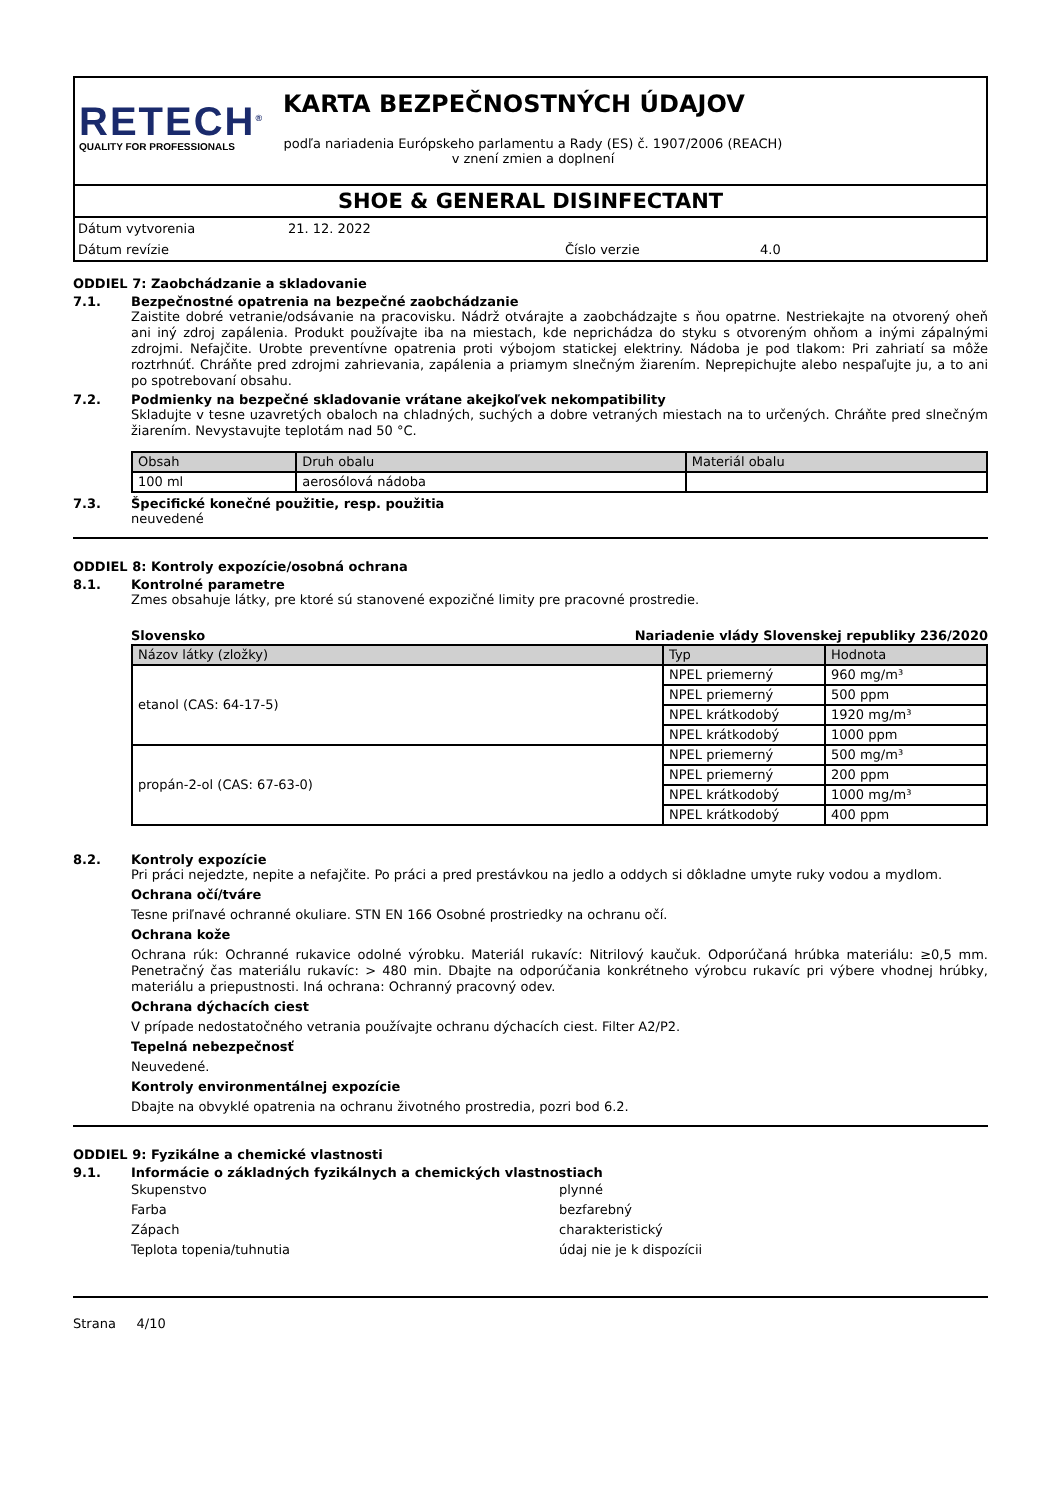RETECH<sup>®</sup>
QUALITY FOR PROFESSIONALS
KARTA BEZPEČNOSTNÝCH ÚDAJOV
podľa nariadenia Európskeho parlamentu a Rady (ES) č. 1907/2006 (REACH) v znení zmien a doplnení
SHOE & GENERAL DISINFECTANT
Dátum vytvorenia 21. 12. 2022
Dátum revízie Číslo verzie 4.0
ODDIEL 7: Zaobchádzanie a skladovanie
7.1. Bezpečnostné opatrenia na bezpečné zaobchádzanie
Zaistite dobré vetranie/odsávanie na pracovisku. Nádrž otvárajte a zaobchádzajte s ňou opatrne. Nestriekajte na otvorený oheň ani iný zdroj zapálenia. Produkt používajte iba na miestach, kde neprichádza do styku s otvoreným ohňom a inými zápalnými zdrojmi. Nefajčite. Urobte preventívne opatrenia proti výbojom statickej elektriny. Nádoba je pod tlakom: Pri zahriatí sa môže roztrhnúť. Chráňte pred zdrojmi zahrievania, zapálenia a priamym slnečným žiarením. Neprepichujte alebo nespaľujte ju, a to ani po spotrebovaní obsahu.
7.2. Podmienky na bezpečné skladovanie vrátane akejkoľvek nekompatibility
Skladujte v tesne uzavretých obaloch na chladných, suchých a dobre vetraných miestach na to určených. Chráňte pred slnečným žiarením. Nevystavujte teplotám nad 50 °C.
| Obsah | Druh obalu | Materiál obalu |
| --- | --- | --- |
| 100 ml | aerosólová nádoba | |
7.3. Špecifické konečné použitie, resp. použitia
neuvedené
ODDIEL 8: Kontroly expozície/osobná ochrana
8.1. Kontrolné parametre
Zmes obsahuje látky, pre ktoré sú stanovené expozičné limity pre pracovné prostredie.
Slovensko Nariadenie vlády Slovenskej republiky 236/2020
| Názov látky (zložky) | Typ | Hodnota |
| --- | --- | --- |
| etanol (CAS: 64-17-5) | NPEL priemerný | 960 mg/m³ |
| | NPEL priemerný | 500 ppm |
| | NPEL krátkodobý | 1920 mg/m³ |
| | NPEL krátkodobý | 1000 ppm |
| propán-2-ol (CAS: 67-63-0) | NPEL priemerný | 500 mg/m³ |
| | NPEL priemerný | 200 ppm |
| | NPEL krátkodobý | 1000 mg/m³ |
| | NPEL krátkodobý | 400 ppm |
8.2. Kontroly expozície
Pri práci nejedzte, nepite a nefajčite. Po práci a pred prestávkou na jedlo a oddych si dôkladne umyte ruky vodou a mydlom.
Ochrana očí/tváre
Tesne priľnavé ochranné okuliare. STN EN 166 Osobné prostriedky na ochranu očí.
Ochrana kože
Ochrana rúk: Ochranné rukavice odolné výrobku. Materiál rukavíc: Nitrilový kaučuk. Odporúčaná hrúbka materiálu: ≥0,5 mm. Penetračný čas materiálu rukavíc: > 480 min. Dbajte na odporúčania konkrétneho výrobcu rukavíc pri výbere vhodnej hrúbky, materiálu a priepustnosti. Iná ochrana: Ochranný pracovný odev.
Ochrana dýchacích ciest
V prípade nedostatočného vetrania používajte ochranu dýchacích ciest. Filter A2/P2.
Tepelná nebezpečnosť
Neuvedené.
Kontroly environmentálnej expozície
Dbajte na obvyklé opatrenia na ochranu životného prostredia, pozri bod 6.2.
ODDIEL 9: Fyzikálne a chemické vlastnosti
9.1. Informácie o základných fyzikálnych a chemických vlastnostiach
Skupenstvo plynné
Farba bezfarebný
Zápach charakteristický
Teplota topenia/tuhnutia údaj nie je k dispozícii
Strana 4/10